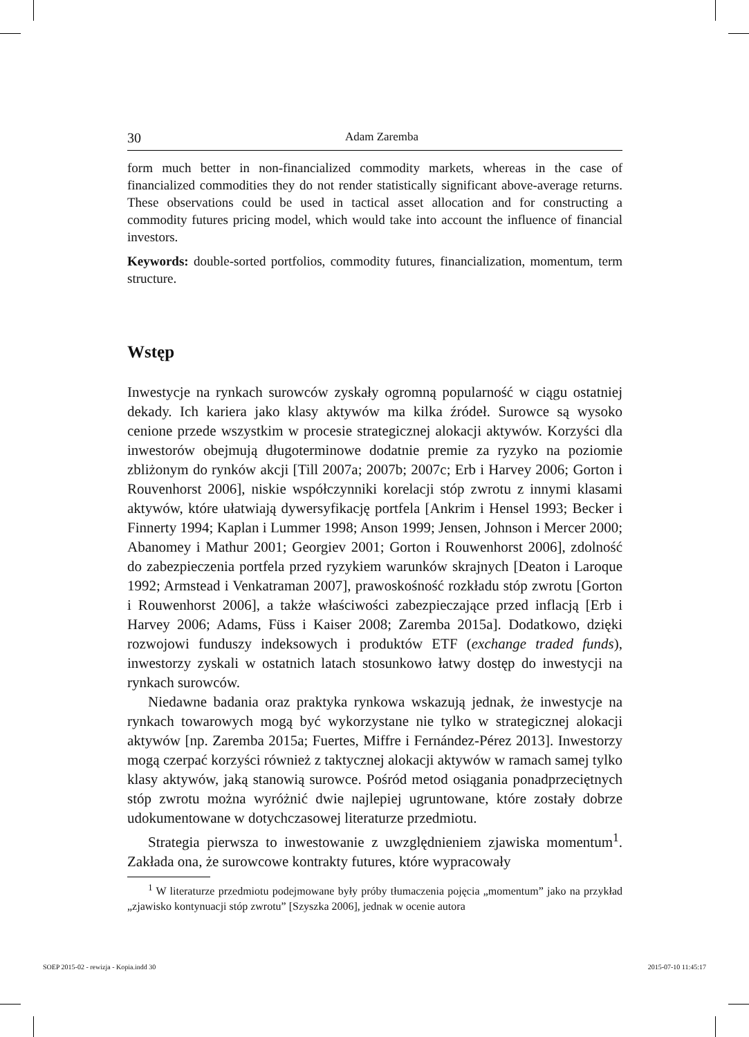30 Adam Zaremba
form much better in non-financialized commodity markets, whereas in the case of financialized commodities they do not render statistically significant above-average returns. These observations could be used in tactical asset allocation and for constructing a commodity futures pricing model, which would take into account the influence of financial investors.
Keywords: double-sorted portfolios, commodity futures, financialization, momentum, term structure.
Wstęp
Inwestycje na rynkach surowców zyskały ogromną popularność w ciągu ostatniej dekady. Ich kariera jako klasy aktywów ma kilka źródeł. Surowce są wysoko cenione przede wszystkim w procesie strategicznej alokacji aktywów. Korzyści dla inwestorów obejmują długoterminowe dodatnie premie za ryzyko na poziomie zbliżonym do rynków akcji [Till 2007a; 2007b; 2007c; Erb i Harvey 2006; Gorton i Rouvenhorst 2006], niskie współczynniki korelacji stóp zwrotu z innymi klasami aktywów, które ułatwiają dywersyfikację portfela [Ankrim i Hensel 1993; Becker i Finnerty 1994; Kaplan i Lummer 1998; Anson 1999; Jensen, Johnson i Mercer 2000; Abanomey i Mathur 2001; Georgiev 2001; Gorton i Rouwenhorst 2006], zdolność do zabezpieczenia portfela przed ryzykiem warunków skrajnych [Deaton i Laroque 1992; Armstead i Venkatraman 2007], prawoskośność rozkładu stóp zwrotu [Gorton i Rouwenhorst 2006], a także właściwości zabezpieczające przed inflacją [Erb i Harvey 2006; Adams, Füss i Kaiser 2008; Zaremba 2015a]. Dodatkowo, dzięki rozwojowi funduszy indeksowych i produktów ETF (exchange traded funds), inwestorzy zyskali w ostatnich latach stosunkowo łatwy dostęp do inwestycji na rynkach surowców.
Niedawne badania oraz praktyka rynkowa wskazują jednak, że inwestycje na rynkach towarowych mogą być wykorzystane nie tylko w strategicznej alokacji aktywów [np. Zaremba 2015a; Fuertes, Miffre i Fernández-Pérez 2013]. Inwestorzy mogą czerpać korzyści również z taktycznej alokacji aktywów w ramach samej tylko klasy aktywów, jaką stanowią surowce. Pośród metod osiągania ponadprzeciętnych stóp zwrotu można wyróżnić dwie najlepiej ugruntowane, które zostały dobrze udokumentowane w dotychczasowej literaturze przedmiotu.
Strategia pierwsza to inwestowanie z uwzględnieniem zjawiska momentum<sup>1</sup>. Zakłada ona, że surowcowe kontrakty futures, które wypracowały
<sup>1</sup> W literaturze przedmiotu podejmowane były próby tłumaczenia pojęcia „momentum” jako na przykład „zjawisko kontynuacji stóp zwrotu” [Szyszka 2006], jednak w ocenie autora
SOEP 2015-02 - rewizja - Kopia.indd 30
2015-07-10 11:45:17